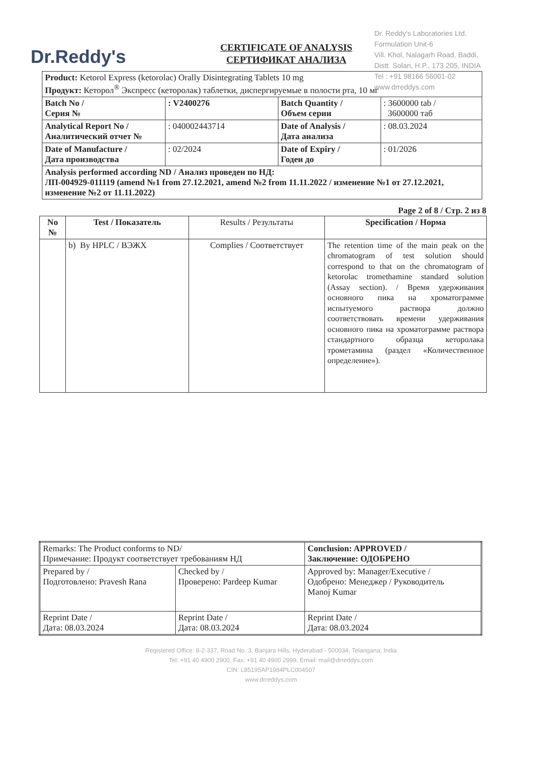Dr.Reddy's
Dr. Reddy's Laboratories Ltd.
Formulation Unit-6
Vill. Khol, Nalagarh Road, Baddi,
Distt. Solan, H.P., 173 205, INDIA
Tel : +91 98166 56001-02
www.drreddys.com
CERTIFICATE OF ANALYSIS
СЕРТИФИКАТ АНАЛИЗА
| Product: Ketorol Express (ketorolac) Orally Disintegrating Tablets 10 mg Продукт: Кеторол<sup>®</sup> Экспресс (кеторолак) таблетки, диспергируемые в полости рта, 10 мг | | | |
| Batch No / Серия № | : V2400276 | Batch Quantity / Объем серии | : 3600000 tab / 3600000 таб |
| Analytical Report No / Аналитический отчет № | : 040002443714 | Date of Analysis / Дата анализа | : 08.03.2024 |
| Date of Manufacture / Дата производства | : 02/2024 | Date of Expiry / Годен до | : 01/2026 |
| Analysis performed according ND / Анализ проведен по НД: ЛП-004929-011119 (amend №1 from 27.12.2021, amend №2 from 11.11.2022 / изменение №1 от 27.12.2021, изменение №2 от 11.11.2022) | | | |
Page 2 of 8 / Стр. 2 из 8
| No № | Test / Показатель | Results / Результаты | Specification / Норма |
| --- | --- | --- | --- |
| | b) By HPLC / ВЭЖХ | Complies / Соответствует | The retention time of the main peak on the chromatogram of test solution should correspond to that on the chromatogram of ketorolac tromethamine standard solution (Assay section). / Время удерживания основного пика на хроматограмме испытуемого раствора должно соответствовать времени удерживания основного пика на хроматограмме раствора стандартного образца кеторолака трометамина (раздел «Количественное определение»). |
| Remarks: The Product conforms to ND/ Примечание: Продукт соответствует требованиям НД | | Conclusion: APPROVED / Заключение: ОДОБРЕНО |
| Prepared by / Подготовлено: Pravesh Rana | Checked by / Проверено: Pardeep Kumar | Approved by: Manager/Executive / Одобрено: Менеджер / Руководитель Manoj Kumar |
| Reprint Date / Дата: 08.03.2024 | Reprint Date / Дата: 08.03.2024 | Reprint Date / Дата: 08.03.2024 |
Registered Office: 8-2-337, Road No. 3, Banjara Hills, Hyderabad - 500034, Telangana, India
Tel: +91 40 4900 2900, Fax: +91 40 4900 2999, Email: mail@drreddys.com
CIN: L85195AP1984PLC004507
www.drreddys.com